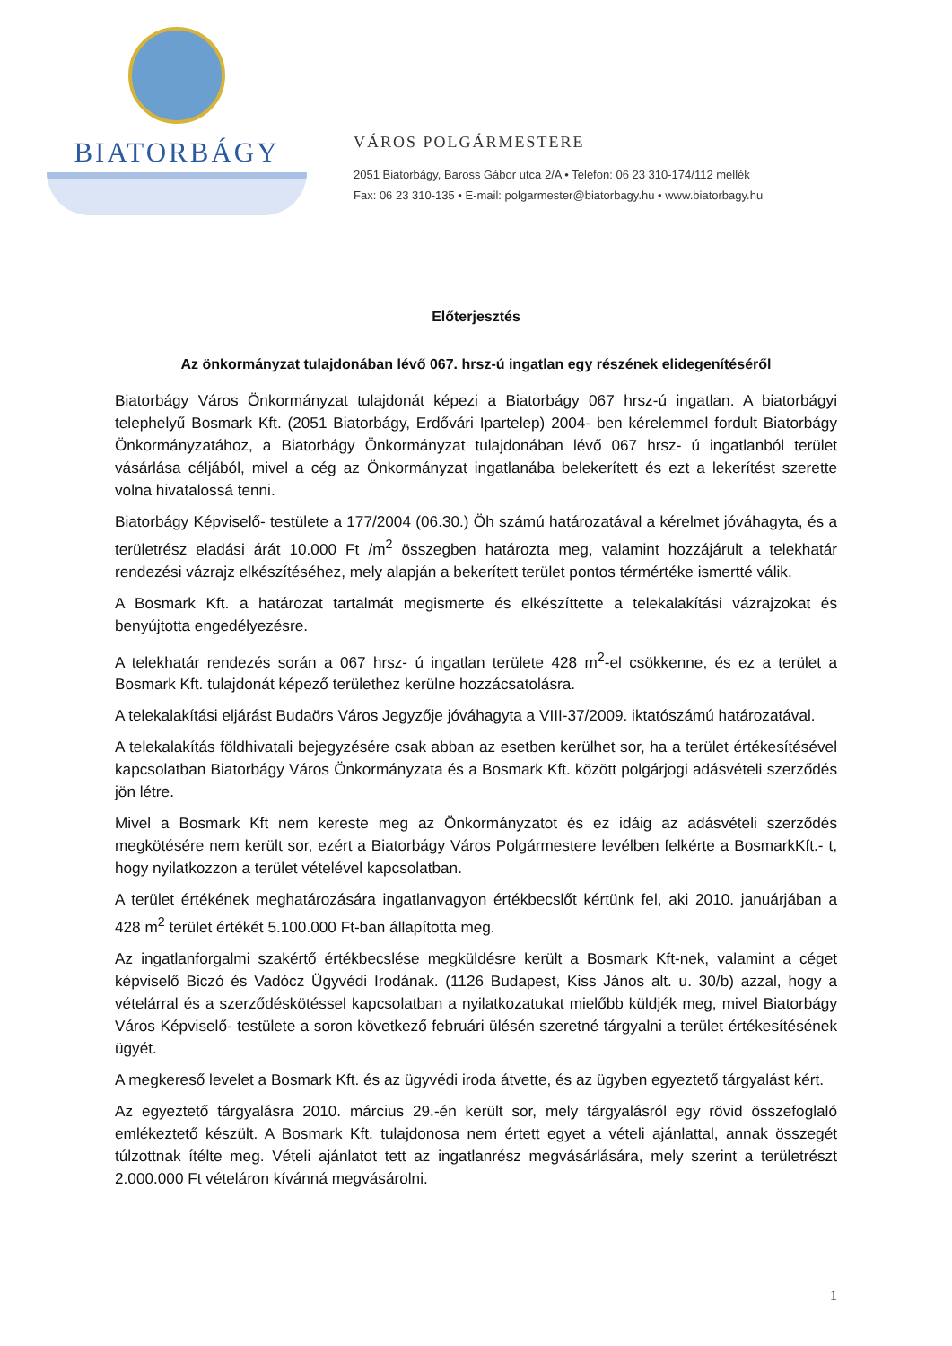BIATORBÁGY
VÁROS POLGÁRMESTERE
2051 Biatorbágy, Baross Gábor utca 2/A • Telefon: 06 23 310-174/112 mellék
Fax: 06 23 310-135 • E-mail: polgarmester@biatorbagy.hu • www.biatorbagy.hu
Előterjesztés
Az önkormányzat tulajdonában lévő 067. hrsz-ú ingatlan egy részének elidegenítéséről
Biatorbágy Város Önkormányzat tulajdonát képezi a Biatorbágy 067 hrsz-ú ingatlan. A biatorbágyi telephelyű Bosmark Kft. (2051 Biatorbágy, Erdővári Ipartelep) 2004- ben kérelemmel fordult Biatorbágy Önkormányzatához, a Biatorbágy Önkormányzat tulajdonában lévő 067 hrsz- ú ingatlanból terület vásárlása céljából, mivel a cég az Önkormányzat ingatlanába belekerített és ezt a lekerítést szerette volna hivatalossá tenni.
Biatorbágy Képviselő- testülete a 177/2004 (06.30.) Öh számú határozatával a kérelmet jóváhagyta, és a területrész eladási árát 10.000 Ft /m<sup>2</sup> összegben határozta meg, valamint hozzájárult a telekhatár rendezési vázrajz elkészítéséhez, mely alapján a bekerített terület pontos térmértéke ismertté válik.
A Bosmark Kft. a határozat tartalmát megismerte és elkészíttette a telekalakítási vázrajzokat és benyújtotta engedélyezésre.
A telekhatár rendezés során a 067 hrsz- ú ingatlan területe 428 m<sup>2</sup>-el csökkenne, és ez a terület a Bosmark Kft. tulajdonát képező területhez kerülne hozzácsatolásra.
A telekalakítási eljárást Budaörs Város Jegyzője jóváhagyta a VIII-37/2009. iktatószámú határozatával.
A telekalakítás földhivatali bejegyzésére csak abban az esetben kerülhet sor, ha a terület értékesítésével kapcsolatban Biatorbágy Város Önkormányzata és a Bosmark Kft. között polgárjogi adásvételi szerződés jön létre.
Mivel a Bosmark Kft nem kereste meg az Önkormányzatot és ez idáig az adásvételi szerződés megkötésére nem került sor, ezért a Biatorbágy Város Polgármestere levélben felkérte a BosmarkKft.- t, hogy nyilatkozzon a terület vételével kapcsolatban.
A terület értékének meghatározására ingatlanvagyon értékbecslőt kértünk fel, aki 2010. januárjában a 428 m<sup>2</sup> terület értékét 5.100.000 Ft-ban állapította meg.
Az ingatlanforgalmi szakértő értékbecslése megküldésre került a Bosmark Kft-nek, valamint a céget képviselő Biczó és Vadócz Ügyvédi Irodának. (1126 Budapest, Kiss János alt. u. 30/b) azzal, hogy a vételárral és a szerződéskötéssel kapcsolatban a nyilatkozatukat mielőbb küldjék meg, mivel Biatorbágy Város Képviselő- testülete a soron következő februári ülésén szeretné tárgyalni a terület értékesítésének ügyét.
A megkereső levelet a Bosmark Kft. és az ügyvédi iroda átvette, és az ügyben egyeztető tárgyalást kért.
Az egyeztető tárgyalásra 2010. március 29.-én került sor, mely tárgyalásról egy rövid összefoglaló emlékeztető készült. A Bosmark Kft. tulajdonosa nem értett egyet a vételi ajánlattal, annak összegét túlzottnak ítélte meg. Vételi ajánlatot tett az ingatlanrész megvásárlására, mely szerint a területrészt 2.000.000 Ft vételáron kívánná megvásárolni.
1